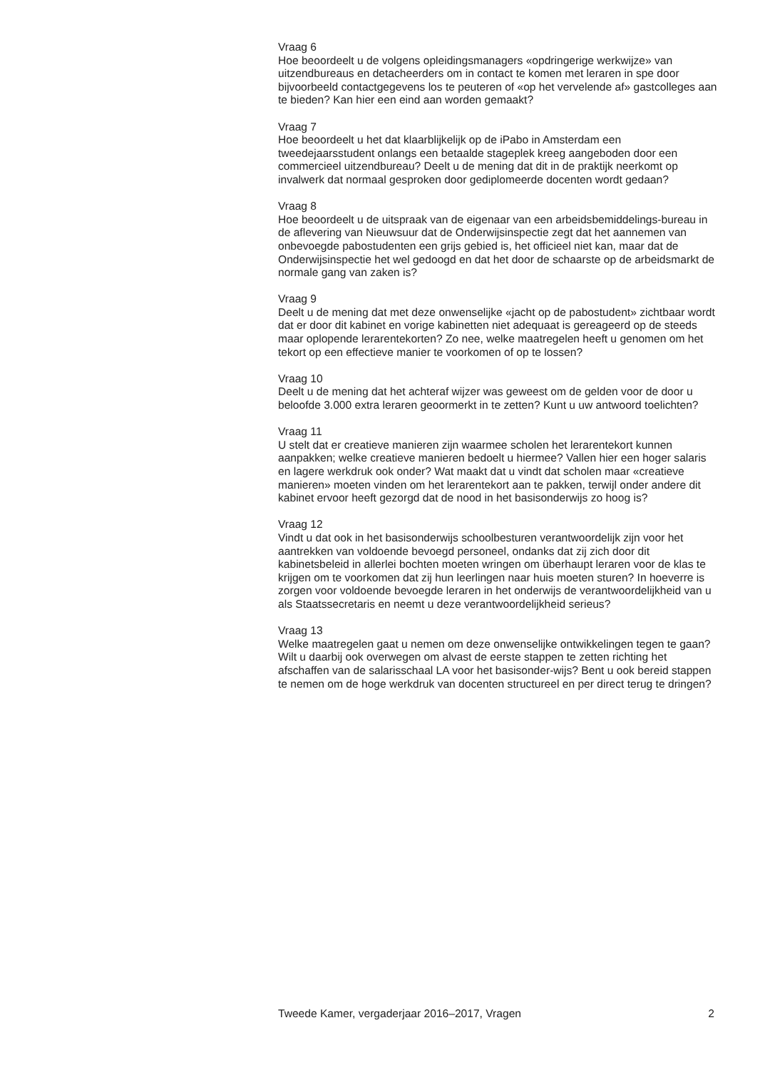Vraag 6
Hoe beoordeelt u de volgens opleidingsmanagers «opdringerige werkwijze» van uitzendbureaus en detacheerders om in contact te komen met leraren in spe door bijvoorbeeld contactgegevens los te peuteren of «op het vervelende af» gastcolleges aan te bieden? Kan hier een eind aan worden gemaakt?
Vraag 7
Hoe beoordeelt u het dat klaarblijkelijk op de iPabo in Amsterdam een tweedejaarsstudent onlangs een betaalde stageplek kreeg aangeboden door een commercieel uitzendbureau? Deelt u de mening dat dit in de praktijk neerkomt op invalwerk dat normaal gesproken door gediplomeerde docenten wordt gedaan?
Vraag 8
Hoe beoordeelt u de uitspraak van de eigenaar van een arbeidsbemiddelings-bureau in de aflevering van Nieuwsuur dat de Onderwijsinspectie zegt dat het aannemen van onbevoegde pabostudenten een grijs gebied is, het officieel niet kan, maar dat de Onderwijsinspectie het wel gedoogd en dat het door de schaarste op de arbeidsmarkt de normale gang van zaken is?
Vraag 9
Deelt u de mening dat met deze onwenselijke «jacht op de pabostudent» zichtbaar wordt dat er door dit kabinet en vorige kabinetten niet adequaat is gereageerd op de steeds maar oplopende lerarentekorten? Zo nee, welke maatregelen heeft u genomen om het tekort op een effectieve manier te voorkomen of op te lossen?
Vraag 10
Deelt u de mening dat het achteraf wijzer was geweest om de gelden voor de door u beloofde 3.000 extra leraren geoormerkt in te zetten? Kunt u uw antwoord toelichten?
Vraag 11
U stelt dat er creatieve manieren zijn waarmee scholen het lerarentekort kunnen aanpakken; welke creatieve manieren bedoelt u hiermee? Vallen hier een hoger salaris en lagere werkdruk ook onder? Wat maakt dat u vindt dat scholen maar «creatieve manieren» moeten vinden om het lerarentekort aan te pakken, terwijl onder andere dit kabinet ervoor heeft gezorgd dat de nood in het basisonderwijs zo hoog is?
Vraag 12
Vindt u dat ook in het basisonderwijs schoolbesturen verantwoordelijk zijn voor het aantrekken van voldoende bevoegd personeel, ondanks dat zij zich door dit kabinetsbeleid in allerlei bochten moeten wringen om überhaupt leraren voor de klas te krijgen om te voorkomen dat zij hun leerlingen naar huis moeten sturen? In hoeverre is zorgen voor voldoende bevoegde leraren in het onderwijs de verantwoordelijkheid van u als Staatssecretaris en neemt u deze verantwoordelijkheid serieus?
Vraag 13
Welke maatregelen gaat u nemen om deze onwenselijke ontwikkelingen tegen te gaan? Wilt u daarbij ook overwegen om alvast de eerste stappen te zetten richting het afschaffen van de salarisschaal LA voor het basisonder-wijs? Bent u ook bereid stappen te nemen om de hoge werkdruk van docenten structureel en per direct terug te dringen?
Tweede Kamer, vergaderjaar 2016–2017, Vragen 2